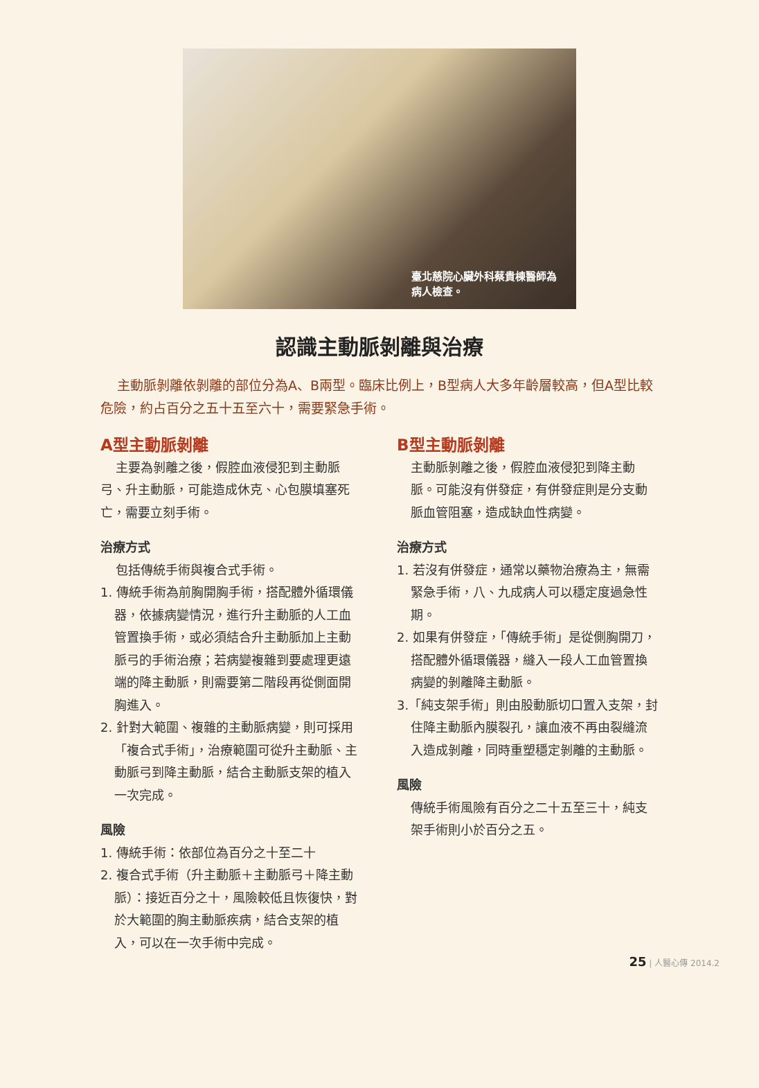臺北慈院心臟外科蔡貴棟醫師為病人檢查。
認識主動脈剝離與治療
主動脈剝離依剝離的部位分為A、B兩型。臨床比例上，B型病人大多年齡層較高，但A型比較危險，約占百分之五十五至六十，需要緊急手術。
A型主動脈剝離
主要為剝離之後，假腔血液侵犯到主動脈弓、升主動脈，可能造成休克、心包膜填塞死亡，需要立刻手術。
治療方式
包括傳統手術與複合式手術。
1. 傳統手術為前胸開胸手術，搭配體外循環儀器，依據病變情況，進行升主動脈的人工血管置換手術，或必須結合升主動脈加上主動脈弓的手術治療；若病變複雜到要處理更遠端的降主動脈，則需要第二階段再從側面開胸進入。
2. 針對大範圍、複雜的主動脈病變，則可採用「複合式手術」，治療範圍可從升主動脈、主動脈弓到降主動脈，結合主動脈支架的植入一次完成。
風險
1. 傳統手術：依部位為百分之十至二十
2. 複合式手術（升主動脈＋主動脈弓＋降主動脈）：接近百分之十，風險較低且恢復快，對於大範圍的胸主動脈疾病，結合支架的植入，可以在一次手術中完成。
B型主動脈剝離
主動脈剝離之後，假腔血液侵犯到降主動脈。可能沒有併發症，有併發症則是分支動脈血管阻塞，造成缺血性病變。
治療方式
1. 若沒有併發症，通常以藥物治療為主，無需緊急手術，八、九成病人可以穩定度過急性期。
2. 如果有併發症，「傳統手術」是從側胸開刀，搭配體外循環儀器，縫入一段人工血管置換病變的剝離降主動脈。
3.「純支架手術」則由股動脈切口置入支架，封住降主動脈內膜裂孔，讓血液不再由裂縫流入造成剝離，同時重塑穩定剝離的主動脈。
風險
傳統手術風險有百分之二十五至三十，純支架手術則小於百分之五。
25 | 人醫心傳 2014.2